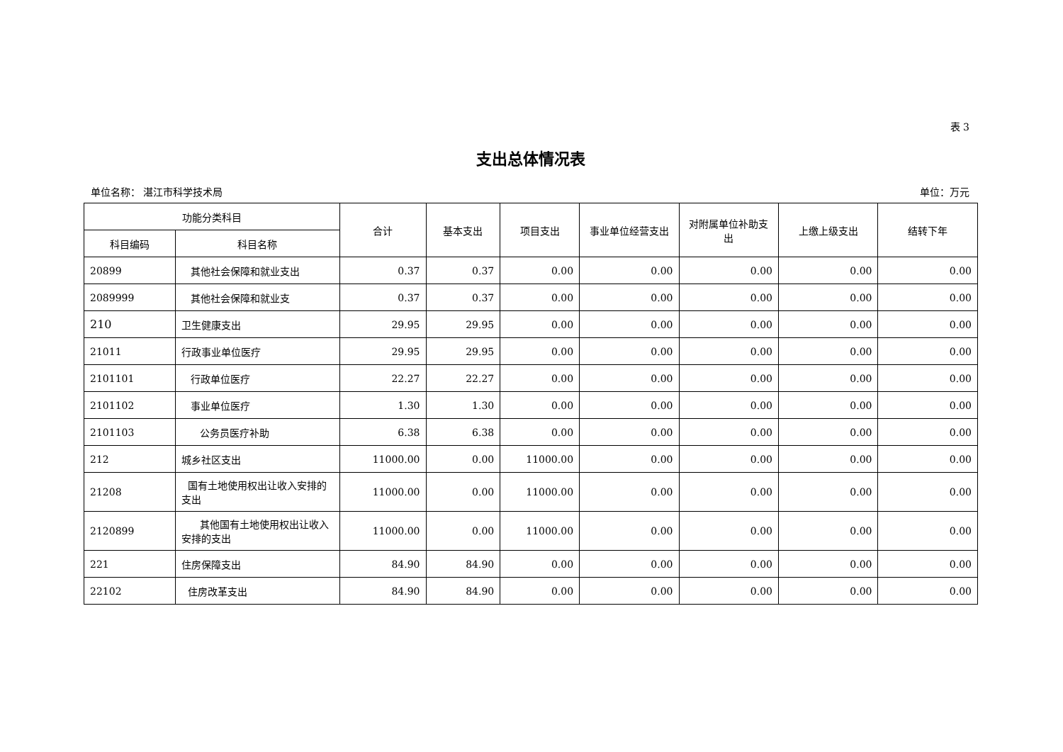表 3
支出总体情况表
单位名称： 湛江市科学技术局 单位：万元
| 功能分类科目 | | 合计 | 基本支出 | 项目支出 | 事业单位经营支出 | 对附属单位补助支出 | 上缴上级支出 | 结转下年 |
| --- | --- | --- | --- | --- | --- | --- | --- | --- |
| 科目编码 | 科目名称 | | | | | | | |
| 20899 | 其他社会保障和就业支出 | 0.37 | 0.37 | 0.00 | 0.00 | 0.00 | 0.00 | 0.00 |
| 2089999 | 其他社会保障和就业支 | 0.37 | 0.37 | 0.00 | 0.00 | 0.00 | 0.00 | 0.00 |
| 210 | 卫生健康支出 | 29.95 | 29.95 | 0.00 | 0.00 | 0.00 | 0.00 | 0.00 |
| 21011 | 行政事业单位医疗 | 29.95 | 29.95 | 0.00 | 0.00 | 0.00 | 0.00 | 0.00 |
| 2101101 | 行政单位医疗 | 22.27 | 22.27 | 0.00 | 0.00 | 0.00 | 0.00 | 0.00 |
| 2101102 | 事业单位医疗 | 1.30 | 1.30 | 0.00 | 0.00 | 0.00 | 0.00 | 0.00 |
| 2101103 | 公务员医疗补助 | 6.38 | 6.38 | 0.00 | 0.00 | 0.00 | 0.00 | 0.00 |
| 212 | 城乡社区支出 | 11000.00 | 0.00 | 11000.00 | 0.00 | 0.00 | 0.00 | 0.00 |
| 21208 | 国有土地使用权出让收入安排的支出 | 11000.00 | 0.00 | 11000.00 | 0.00 | 0.00 | 0.00 | 0.00 |
| 2120899 | 其他国有土地使用权出让收入安排的支出 | 11000.00 | 0.00 | 11000.00 | 0.00 | 0.00 | 0.00 | 0.00 |
| 221 | 住房保障支出 | 84.90 | 84.90 | 0.00 | 0.00 | 0.00 | 0.00 | 0.00 |
| 22102 | 住房改革支出 | 84.90 | 84.90 | 0.00 | 0.00 | 0.00 | 0.00 | 0.00 |